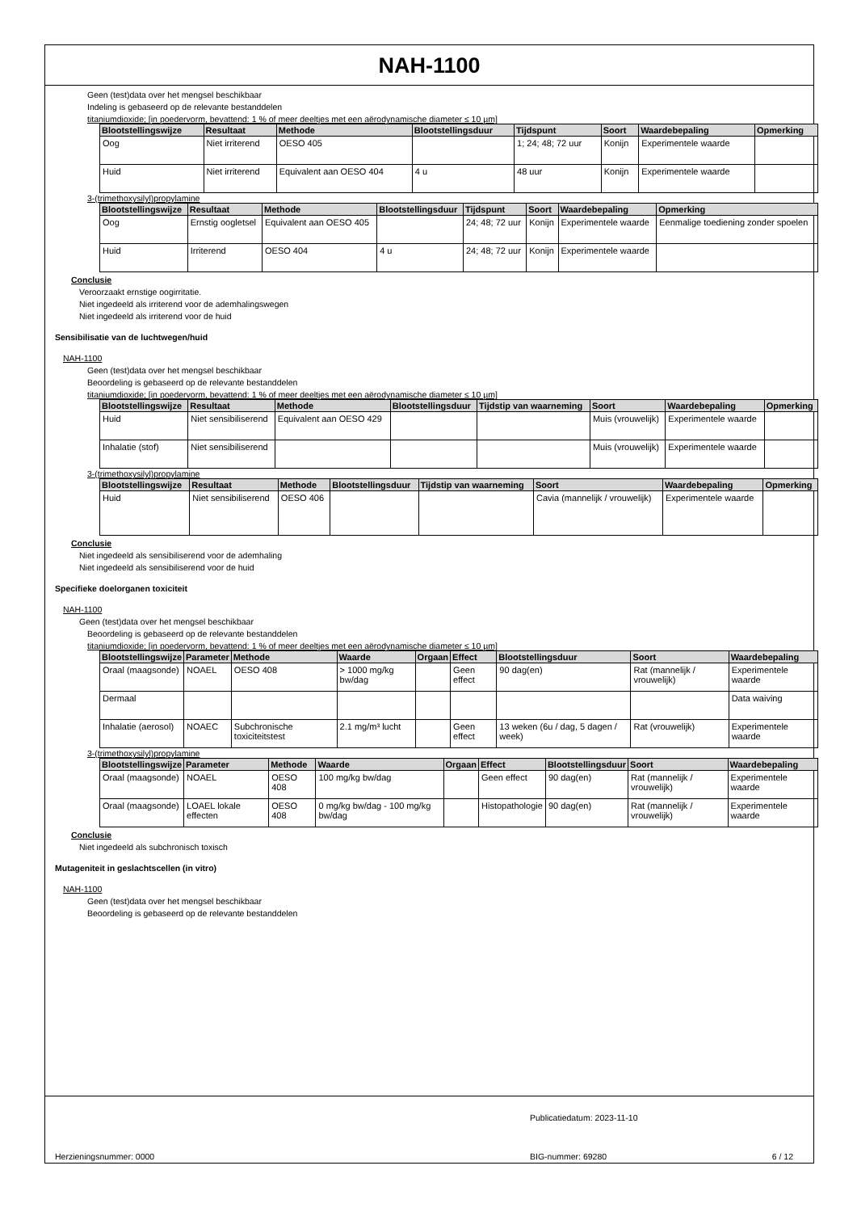NAH-1100
Geen (test)data over het mengsel beschikbaar
Indeling is gebaseerd op de relevante bestanddelen
titaniumdioxide; [in poedervorm, bevattend: 1 % of meer deeltjes met een aërodynamische diameter ≤ 10 µm]
| Blootstellingswijze | Resultaat | Methode | Blootstellingsduur | Tijdspunt | Soort | Waardebepaling | Opmerking |
| --- | --- | --- | --- | --- | --- | --- | --- |
| Oog | Niet irriterend | OESO 405 | | 1; 24; 48; 72 uur | Konijn | Experimentele waarde | |
| Huid | Niet irriterend | Equivalent aan OESO 404 | 4 u | 48 uur | Konijn | Experimentele waarde | |
3-(trimethoxysilyl)propylamine
| Blootstellingswijze | Resultaat | Methode | Blootstellingsduur | Tijdspunt | Soort | Waardebepaling | Opmerking |
| --- | --- | --- | --- | --- | --- | --- | --- |
| Oog | Ernstig oogletsel | Equivalent aan OESO 405 | | 24; 48; 72 uur | Konijn | Experimentele waarde | Eenmalige toediening zonder spoelen |
| Huid | Irriterend | OESO 404 | 4 u | 24; 48; 72 uur | Konijn | Experimentele waarde | |
Conclusie
Veroorzaakt ernstige oogirritatie.
Niet ingedeeld als irriterend voor de ademhalingswegen
Niet ingedeeld als irriterend voor de huid
Sensibilisatie van de luchtwegen/huid
NAH-1100
Geen (test)data over het mengsel beschikbaar
Beoordeling is gebaseerd op de relevante bestanddelen
titaniumdioxide; [in poedervorm, bevattend: 1 % of meer deeltjes met een aërodynamische diameter ≤ 10 µm]
| Blootstellingswijze | Resultaat | Methode | Blootstellingsduur | Tijdstip van waarneming | Soort | Waardebepaling | Opmerking |
| --- | --- | --- | --- | --- | --- | --- | --- |
| Huid | Niet sensibiliserend | Equivalent aan OESO 429 | | | Muis (vrouwelijk) | Experimentele waarde | |
| Inhalatie (stof) | Niet sensibiliserend | | | | Muis (vrouwelijk) | Experimentele waarde | |
3-(trimethoxysilyl)propylamine
| Blootstellingswijze | Resultaat | Methode | Blootstellingsduur | Tijdstip van waarneming | Soort | Waardebepaling | Opmerking |
| --- | --- | --- | --- | --- | --- | --- | --- |
| Huid | Niet sensibiliserend | OESO 406 | | | Cavia (mannelijk / vrouwelijk) | Experimentele waarde | |
Conclusie
Niet ingedeeld als sensibiliserend voor de ademhaling
Niet ingedeeld als sensibiliserend voor de huid
Specifieke doelorganen toxiciteit
NAH-1100
Geen (test)data over het mengsel beschikbaar
Beoordeling is gebaseerd op de relevante bestanddelen
titaniumdioxide; [in poedervorm, bevattend: 1 % of meer deeltjes met een aërodynamische diameter ≤ 10 µm]
| Blootstellingswijze | Parameter | Methode | Waarde | Orgaan | Effect | Blootstellingsduur | Soort | Waardebepaling |
| --- | --- | --- | --- | --- | --- | --- | --- | --- |
| Oraal (maagsonde) | NOAEL | OESO 408 | > 1000 mg/kg bw/dag | | Geen effect | 90 dag(en) | Rat (mannelijk / vrouwelijk) | Experimentele waarde |
| Dermaal | | | | | | | | Data waiving |
| Inhalatie (aerosol) | NOAEC | Subchronische toxiciteitstest | 2.1 mg/m³ lucht | | Geen effect | 13 weken (6u / dag, 5 dagen / week) | Rat (vrouwelijk) | Experimentele waarde |
3-(trimethoxysilyl)propylamine
| Blootstellingswijze | Parameter | Methode | Waarde | Orgaan | Effect | Blootstellingsduur | Soort | Waardebepaling |
| --- | --- | --- | --- | --- | --- | --- | --- | --- |
| Oraal (maagsonde) | NOAEL | OESO 408 | 100 mg/kg bw/dag | | Geen effect | 90 dag(en) | Rat (mannelijk / vrouwelijk) | Experimentele waarde |
| Oraal (maagsonde) | LOAEL lokale effecten | OESO 408 | 0 mg/kg bw/dag - 100 mg/kg bw/dag | | Histopathologie | 90 dag(en) | Rat (mannelijk / vrouwelijk) | Experimentele waarde |
Conclusie
Niet ingedeeld als subchronisch toxisch
Mutageniteit in geslachtscellen (in vitro)
NAH-1100
Geen (test)data over het mengsel beschikbaar
Beoordeling is gebaseerd op de relevante bestanddelen
Publicatiedatum: 2023-11-10
Herzieningsnummer: 0000 BIG-nummer: 69280 6 / 12